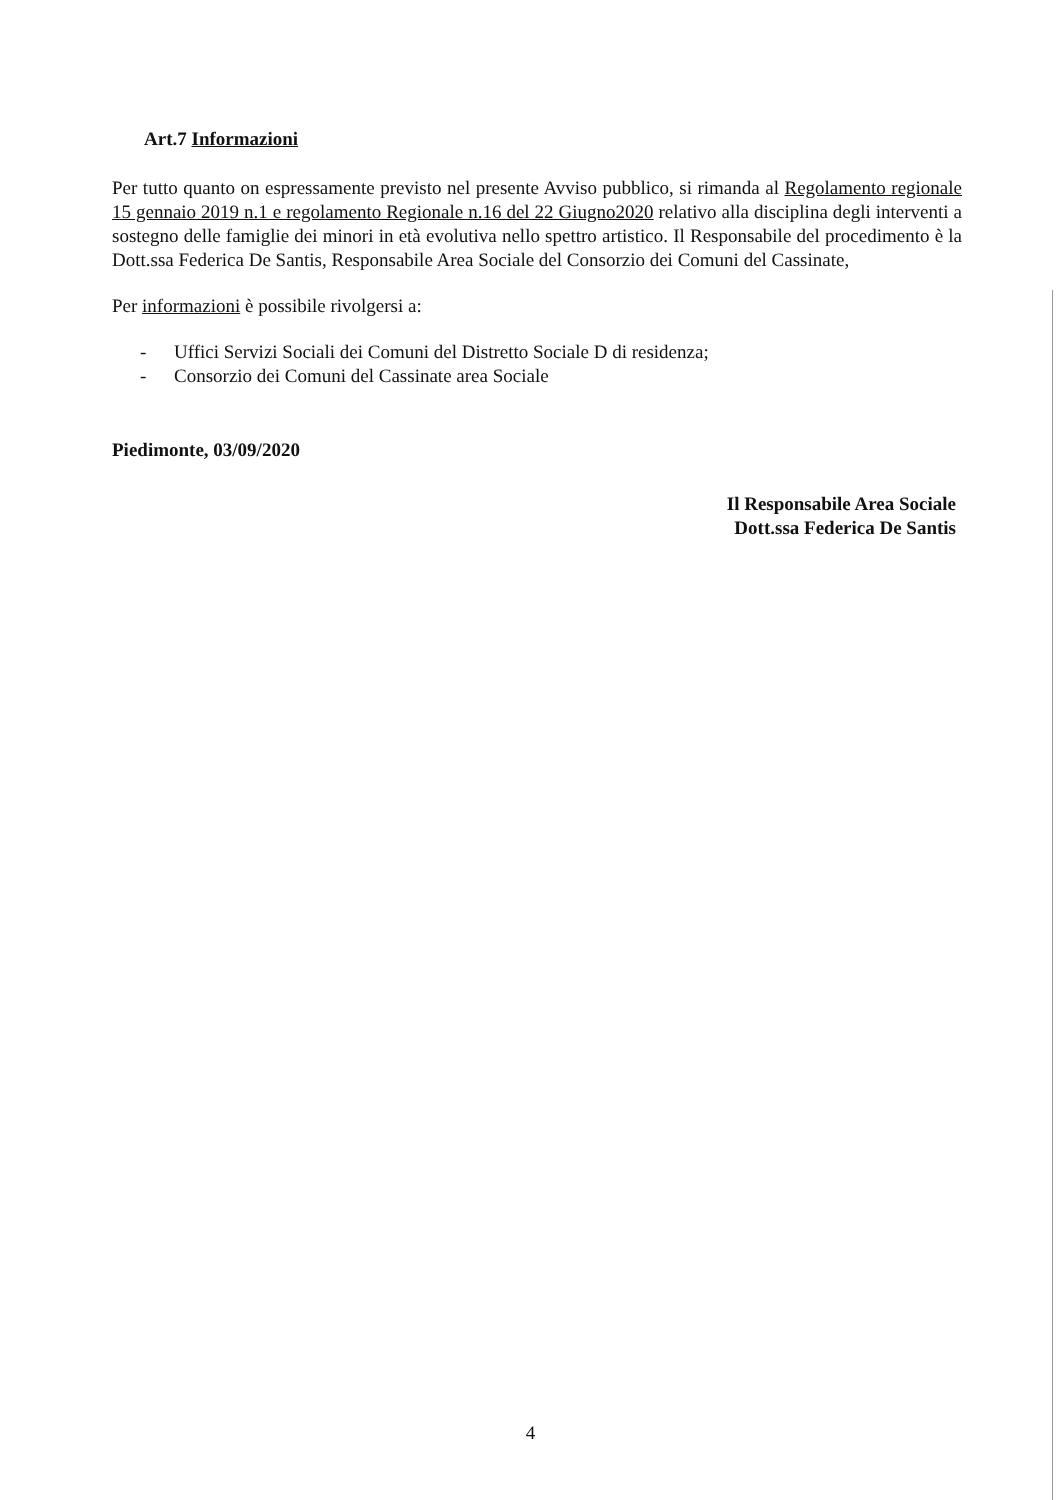Art.7 Informazioni
Per tutto quanto on espressamente previsto nel presente Avviso pubblico, si rimanda al Regolamento regionale 15 gennaio 2019 n.1 e regolamento Regionale n.16 del 22 Giugno2020 relativo alla disciplina degli interventi a sostegno delle famiglie dei minori in età evolutiva nello spettro artistico. Il Responsabile del procedimento è la Dott.ssa Federica De Santis, Responsabile Area Sociale del Consorzio dei Comuni del Cassinate,
Per informazioni è possibile rivolgersi a:
- Uffici Servizi Sociali dei Comuni del Distretto Sociale D di residenza;
- Consorzio dei Comuni del Cassinate area Sociale
Piedimonte, 03/09/2020
Il Responsabile Area Sociale
Dott.ssa Federica De Santis
4